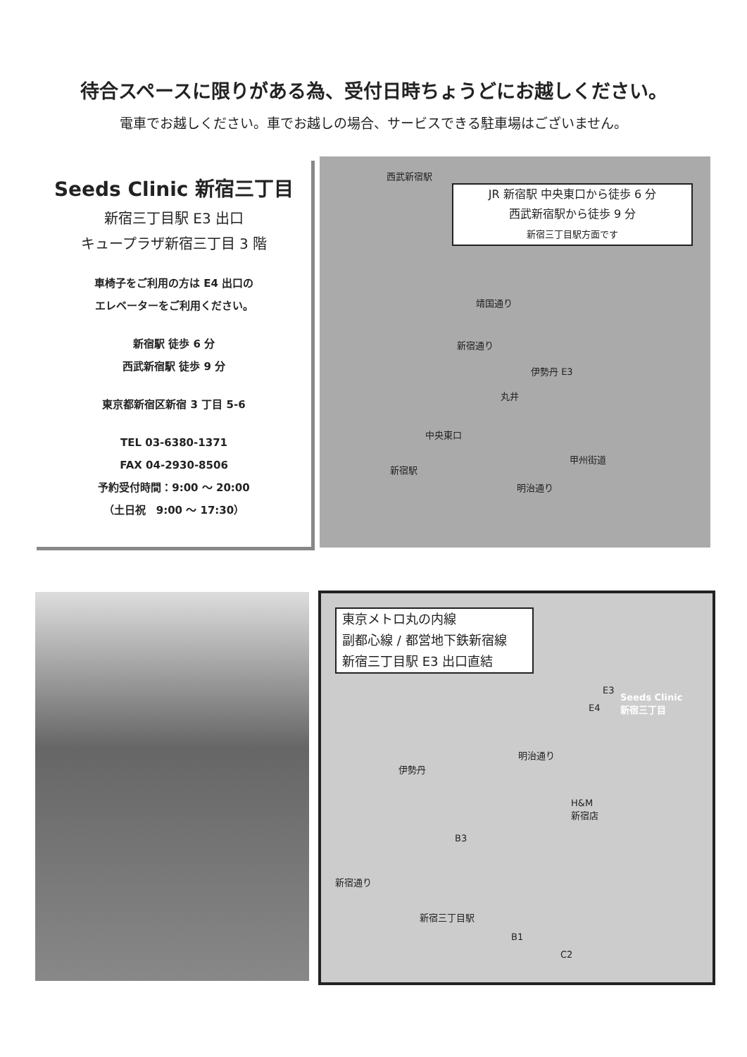待合スペースに限りがある為、受付日時ちょうどにお越しください。
電車でお越しください。車でお越しの場合、サービスできる駐車場はございません。
Seeds Clinic 新宿三丁目
新宿三丁目駅 E3 出口
キュープラザ新宿三丁目 3 階
車椅子をご利用の方は E4 出口の
エレベーターをご利用ください。
新宿駅 徒歩 6 分
西武新宿駅 徒歩 9 分
東京都新宿区新宿 3 丁目 5-6
TEL 03-6380-1371
FAX 04-2930-8506
予約受付時間：9:00 〜 20:00
（土日祝　9:00 〜 17:30）
西武新宿駅
JR 新宿駅 中央東口から徒歩 6 分
西武新宿駅から徒歩 9 分
新宿三丁目駅方面です
靖国通り
新宿通り
伊勢丹 E3
丸井
中央東口
新宿駅
甲州街道
明治通り
東京メトロ丸の内線
副都心線 / 都営地下鉄新宿線
新宿三丁目駅 E3 出口直結
E3
E4
Seeds Clinic
新宿三丁目
明治通り
伊勢丹
H&M
新宿店
B3
新宿通り
新宿三丁目駅
B1
C2